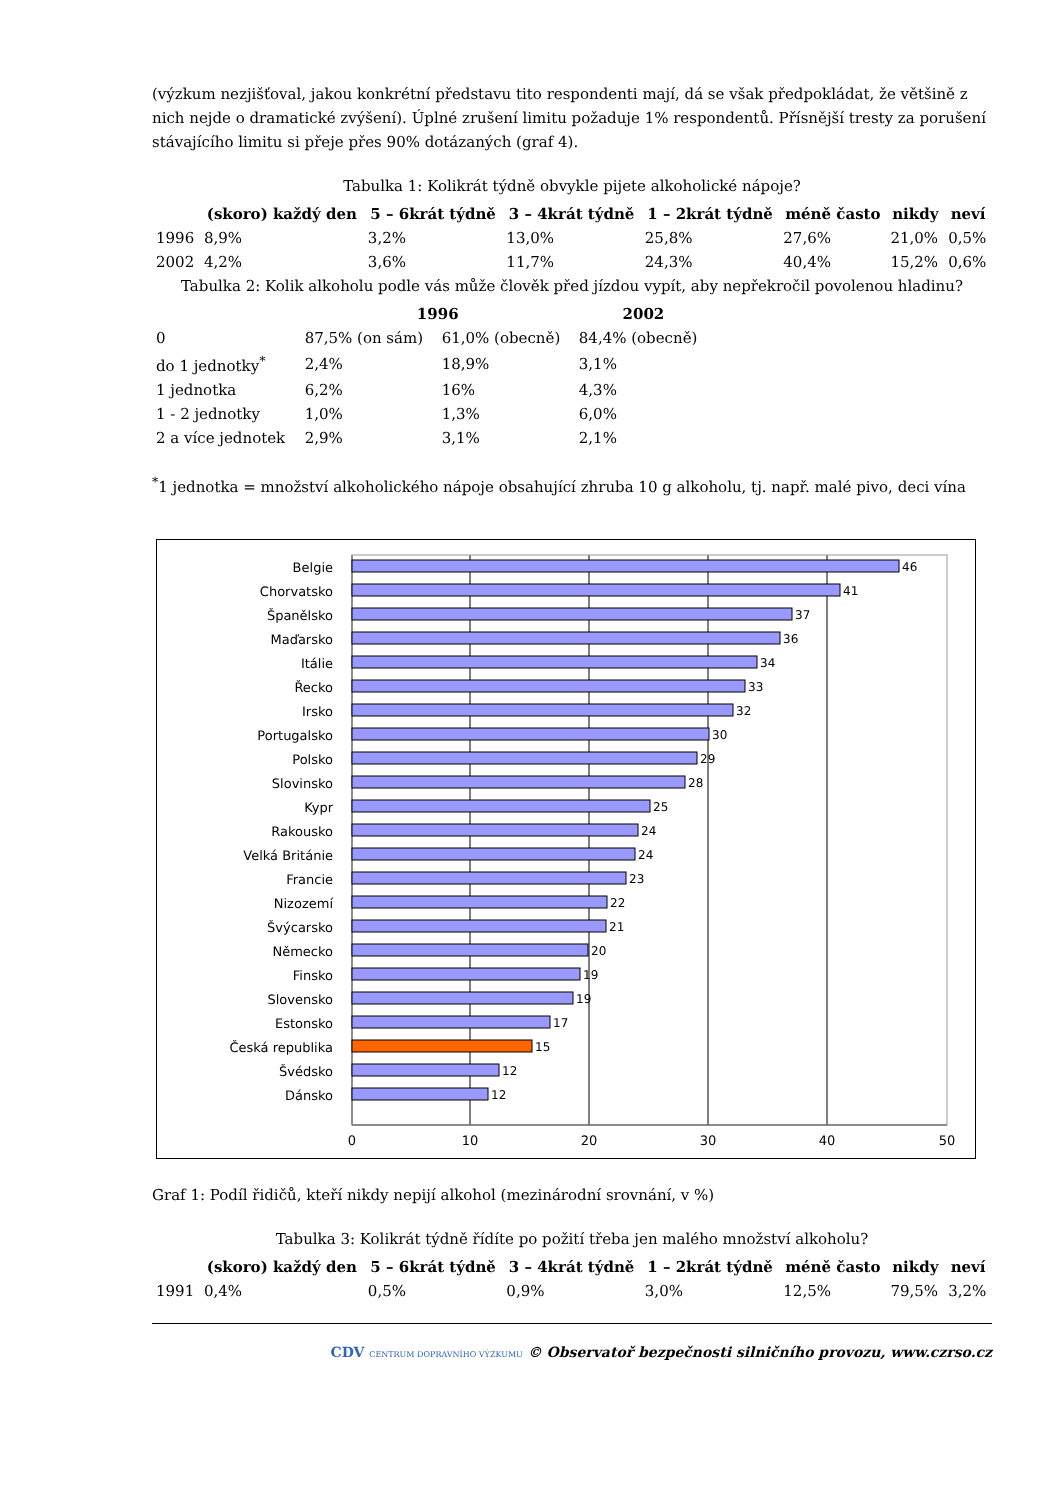(výzkum nezjišťoval, jakou konkrétní představu tito respondenti mají, dá se však předpokládat, že většině z nich nejde o dramatické zvýšení). Úplné zrušení limitu požaduje 1% respondentů. Přísnější tresty za porušení stávajícího limitu si přeje přes 90% dotázaných (graf 4).
Tabulka 1: Kolikrát týdně obvykle pijete alkoholické nápoje?
| | (skoro) každý den | 5 – 6krát týdně | 3 – 4krát týdně | 1 – 2krát týdně | méně často | nikdy | neví |
| --- | --- | --- | --- | --- | --- | --- | --- |
| 1996 | 8,9% | 3,2% | 13,0% | 25,8% | 27,6% | 21,0% | 0,5% |
| 2002 | 4,2% | 3,6% | 11,7% | 24,3% | 40,4% | 15,2% | 0,6% |
Tabulka 2: Kolik alkoholu podle vás může člověk před jízdou vypít, aby nepřekročil povolenou hladinu?
| | 1996 | | 2002 |
| --- | --- | --- | --- |
| 0 | 87,5% (on sám) | 61,0% (obecně) | 84,4% (obecně) |
| do 1 jednotky<sup>*</sup> | 2,4% | 18,9% | 3,1% |
| 1 jednotka | 6,2% | 16% | 4,3% |
| 1 - 2 jednotky | 1,0% | 1,3% | 6,0% |
| 2 a více jednotek | 2,9% | 3,1% | 2,1% |
<sup>*</sup> 1 jednotka = množství alkoholického nápoje obsahující zhruba 10 g alkoholu, tj. např. malé pivo, deci vína
0
10
20
30
40
50
Belgie
Chorvatsko
Španělsko
Maďarsko
Itálie
Řecko
Irsko
Portugalsko
Polsko
Slovinsko
Kypr
Rakousko
Velká Británie
Francie
Nizozemí
Švýcarsko
Německo
Finsko
Slovensko
Estonsko
Česká republika
Švédsko
Dánsko
46
41
37
36
34
33
32
30
29
28
25
24
24
23
22
21
20
19
19
17
15
12
12
Graf 1: Podíl řidičů, kteří nikdy nepijí alkohol (mezinárodní srovnání, v %)
Tabulka 3: Kolikrát týdně řídíte po požití třeba jen malého množství alkoholu?
| | (skoro) každý den | 5 – 6krát týdně | 3 – 4krát týdně | 1 – 2krát týdně | méně často | nikdy | neví |
| --- | --- | --- | --- | --- | --- | --- | --- |
| 1991 | 0,4% | 0,5% | 0,9% | 3,0% | 12,5% | 79,5% | 3,2% |
CDV CENTRUM DOPRAVNÍHO VÝZKUMU © Observatoř bezpečnosti silničního provozu, www.czrso.cz